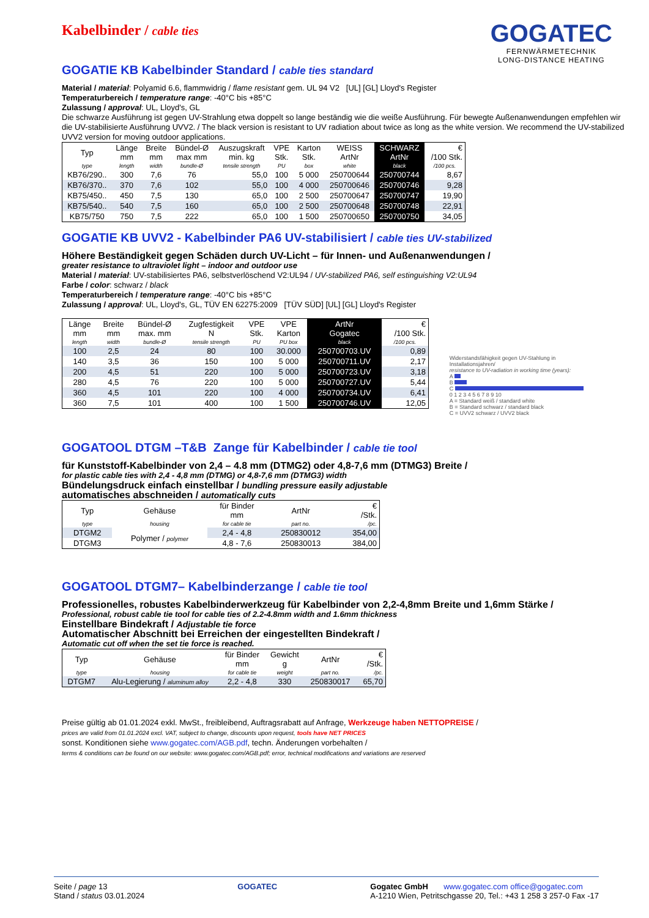GOGATEC
FERNWÄRMETECHNIK
LONG-DISTANCE HEATING
Kabelbinder / cable ties
GOGATIE KB Kabelbinder Standard / cable ties standard
Material / material: Polyamid 6.6, flammwidrig / flame resistant gem. UL 94 V2 [UL] [GL] Lloyd's Register
Temperaturbereich / temperature range: -40°C bis +85°C
Zulassung / approval: UL, Lloyd's, GL
Die schwarze Ausführung ist gegen UV-Strahlung etwa doppelt so lange beständig wie die weiße Ausführung. Für bewegte Außenanwendungen empfehlen wir die UV-stabilisierte Ausführung UVV2. / The black version is resistant to UV radiation about twice as long as the white version. We recommend the UV-stabilized UVV2 version for moving outdoor applications.
| Typ | Länge mm | Breite mm | Bündel-Ø max mm | Auszugskraft min. kg | VPE Stk. | Karton Stk. | WEISS ArtNr | SCHWARZ ArtNr | € /100 Stk. |
| --- | --- | --- | --- | --- | --- | --- | --- | --- | --- |
| type | length | width | bundle-Ø | tensile strength | PU | box | white | black | /100 pcs. |
| KB76/290.. | 300 | 7,6 | 76 | 55,0 | 100 | 5 000 | 250700644 | 250700744 | 8,67 |
| KB76/370.. | 370 | 7,6 | 102 | 55,0 | 100 | 4 000 | 250700646 | 250700746 | 9,28 |
| KB75/450.. | 450 | 7,5 | 130 | 65,0 | 100 | 2 500 | 250700647 | 250700747 | 19,90 |
| KB75/540.. | 540 | 7,5 | 160 | 65,0 | 100 | 2 500 | 250700648 | 250700748 | 22,91 |
| KB75/750 | 750 | 7,5 | 222 | 65,0 | 100 | 1 500 | 250700650 | 250700750 | 34,05 |
GOGATIE KB UVV2 - Kabelbinder PA6 UV-stabilisiert / cable ties UV-stabilized
Höhere Beständigkeit gegen Schäden durch UV-Licht – für Innen- und Außenanwendungen /
greater resistance to ultraviolet light – indoor and outdoor use
Material / material: UV-stabilisiertes PA6, selbstverlöschend V2:UL94 / UV-stabilized PA6, self estinguishing V2:UL94
Farbe / color: schwarz / black
Temperaturbereich / temperature range: -40°C bis +85°C
Zulassung / approval: UL, Lloyd's, GL, TÜV EN 62275:2009 [TÜV SÜD] [UL] [GL] Lloyd's Register
| Länge mm | Breite mm | Bündel-Ø max. mm | Zugfestigkeit N | VPE Stk. | VPE Karton | ArtNr Gogatec | € /100 Stk. |
| --- | --- | --- | --- | --- | --- | --- | --- |
| length | width | bundle-Ø | tensile strength | PU | PU box | black | /100 pcs. |
| 100 | 2,5 | 24 | 80 | 100 | 30.000 | 250700703.UV | 0,89 |
| 140 | 3,5 | 36 | 150 | 100 | 5 000 | 250700711.UV | 2,17 |
| 200 | 4,5 | 51 | 220 | 100 | 5 000 | 250700723.UV | 3,18 |
| 280 | 4,5 | 76 | 220 | 100 | 5 000 | 250700727.UV | 5,44 |
| 360 | 4,5 | 101 | 220 | 100 | 4 000 | 250700734.UV | 6,41 |
| 360 | 7,5 | 101 | 400 | 100 | 1 500 | 250700746.UV | 12,05 |
Widerstandsfähigkeit gegen UV-Stahlung in Installationsjahren/
resistance to UV-radiation in working time (years):
A
B
C
0 1 2 3 4 5 6 7 8 9 10
A = Standard weiß / standard white
B = Standard schwarz / standard black
C = UVV2 schwarz / UVV2 black
GOGATOOL DTGM –T&B Zange für Kabelbinder / cable tie tool
für Kunststoff-Kabelbinder von 2,4 – 4.8 mm (DTMG2) oder 4,8-7,6 mm (DTMG3) Breite /
for plastic cable ties with 2,4 - 4,8 mm (DTMG) or 4,8-7,6 mm (DTMG3) width
Bündelungsdruck einfach einstellbar / bundling pressure easily adjustable
automatisches abschneiden / automatically cuts
| Typ | Gehäuse | für Binder mm | ArtNr | € /Stk. |
| --- | --- | --- | --- | --- |
| type | housing | for cable tie | part no. | /pc. |
| DTGM2 | Polymer / polymer | 2,4 - 4,8 | 250830012 | 354,00 |
| DTGM3 | | 4,8 - 7,6 | 250830013 | 384,00 |
GOGATOOL DTGM7– Kabelbinderzange / cable tie tool
Professionelles, robustes Kabelbinderwerkzeug für Kabelbinder von 2,2-4,8mm Breite und 1,6mm Stärke /
Professional, robust cable tie tool for cable ties of 2.2-4.8mm width and 1.6mm thickness
Einstellbare Bindekraft / Adjustable tie force
Automatischer Abschnitt bei Erreichen der eingestellten Bindekraft /
Automatic cut off when the set tie force is reached.
| Typ | Gehäuse | für Binder mm | Gewicht g | ArtNr | € /Stk. |
| --- | --- | --- | --- | --- | --- |
| type | housing | for cable tie | weight | part no. | /pc. |
| DTGM7 | Alu-Legierung / aluminum alloy | 2,2 - 4,8 | 330 | 250830017 | 65,70 |
Preise gültig ab 01.01.2024 exkl. MwSt., freibleibend, Auftragsrabatt auf Anfrage, Werkzeuge haben NETTOPREISE /
prices are valid from 01.01.2024 excl. VAT, subject to change, discounts upon request, tools have NET PRICES
sonst. Konditionen siehe www.gogatec.com/AGB.pdf, techn. Änderungen vorbehalten /
terms & conditions can be found on our website: www.gogatec.com/AGB.pdf; error, technical modifications and variations are reserved
Seite / page 13
Stand / status 03.01.2024
GOGATEC Gogatec GmbH www.gogatec.com office@gogatec.com
A-1210 Wien, Petritschgasse 20, Tel.: +43 1 258 3 257-0 Fax -17